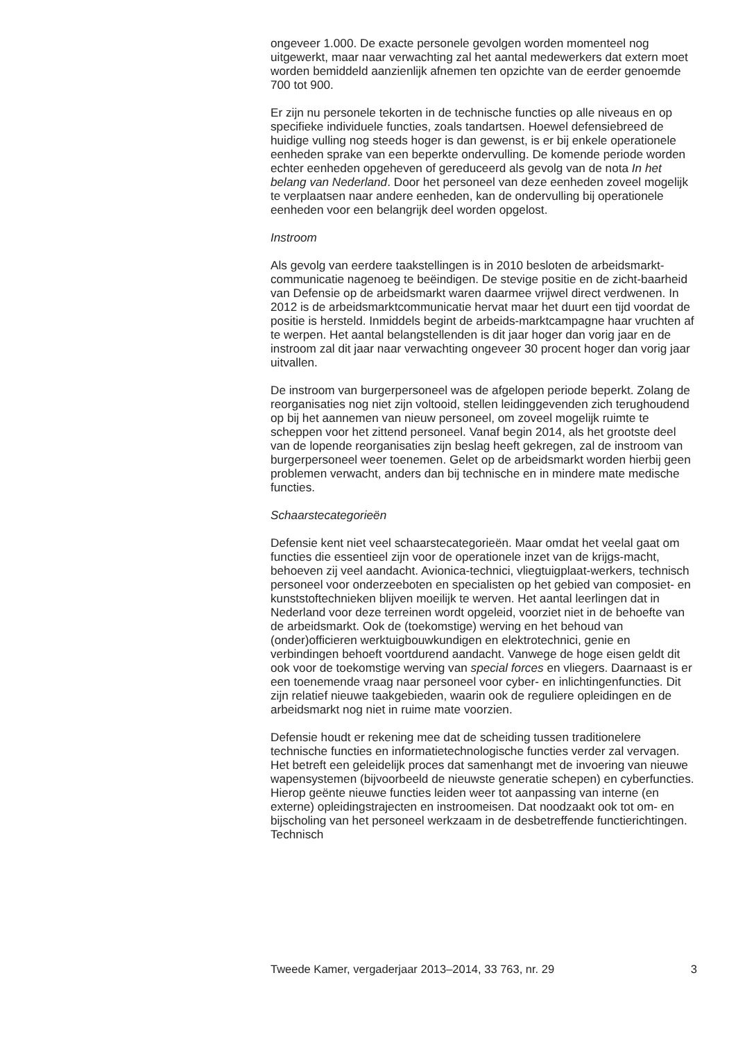ongeveer 1.000. De exacte personele gevolgen worden momenteel nog uitgewerkt, maar naar verwachting zal het aantal medewerkers dat extern moet worden bemiddeld aanzienlijk afnemen ten opzichte van de eerder genoemde 700 tot 900.
Er zijn nu personele tekorten in de technische functies op alle niveaus en op specifieke individuele functies, zoals tandartsen. Hoewel defensiebreed de huidige vulling nog steeds hoger is dan gewenst, is er bij enkele operationele eenheden sprake van een beperkte ondervulling. De komende periode worden echter eenheden opgeheven of gereduceerd als gevolg van de nota In het belang van Nederland. Door het personeel van deze eenheden zoveel mogelijk te verplaatsen naar andere eenheden, kan de ondervulling bij operationele eenheden voor een belangrijk deel worden opgelost.
Instroom
Als gevolg van eerdere taakstellingen is in 2010 besloten de arbeidsmarkt-communicatie nagenoeg te beëindigen. De stevige positie en de zicht-baarheid van Defensie op de arbeidsmarkt waren daarmee vrijwel direct verdwenen. In 2012 is de arbeidsmarktcommunicatie hervat maar het duurt een tijd voordat de positie is hersteld. Inmiddels begint de arbeids-marktcampagne haar vruchten af te werpen. Het aantal belangstellenden is dit jaar hoger dan vorig jaar en de instroom zal dit jaar naar verwachting ongeveer 30 procent hoger dan vorig jaar uitvallen.
De instroom van burgerpersoneel was de afgelopen periode beperkt. Zolang de reorganisaties nog niet zijn voltooid, stellen leidinggevenden zich terughoudend op bij het aannemen van nieuw personeel, om zoveel mogelijk ruimte te scheppen voor het zittend personeel. Vanaf begin 2014, als het grootste deel van de lopende reorganisaties zijn beslag heeft gekregen, zal de instroom van burgerpersoneel weer toenemen. Gelet op de arbeidsmarkt worden hierbij geen problemen verwacht, anders dan bij technische en in mindere mate medische functies.
Schaarstecategorieën
Defensie kent niet veel schaarstecategorieën. Maar omdat het veelal gaat om functies die essentieel zijn voor de operationele inzet van de krijgs-macht, behoeven zij veel aandacht. Avionica-technici, vliegtuigplaat-werkers, technisch personeel voor onderzeeboten en specialisten op het gebied van composiet- en kunststoftechnieken blijven moeilijk te werven. Het aantal leerlingen dat in Nederland voor deze terreinen wordt opgeleid, voorziet niet in de behoefte van de arbeidsmarkt. Ook de (toekomstige) werving en het behoud van (onder)officieren werktuigbouwkundigen en elektrotechnici, genie en verbindingen behoeft voortdurend aandacht. Vanwege de hoge eisen geldt dit ook voor de toekomstige werving van special forces en vliegers. Daarnaast is er een toenemende vraag naar personeel voor cyber- en inlichtingenfuncties. Dit zijn relatief nieuwe taakgebieden, waarin ook de reguliere opleidingen en de arbeidsmarkt nog niet in ruime mate voorzien.
Defensie houdt er rekening mee dat de scheiding tussen traditionelere technische functies en informatietechnologische functies verder zal vervagen. Het betreft een geleidelijk proces dat samenhangt met de invoering van nieuwe wapensystemen (bijvoorbeeld de nieuwste generatie schepen) en cyberfuncties. Hierop geënte nieuwe functies leiden weer tot aanpassing van interne (en externe) opleidingstrajecten en instroomeisen. Dat noodzaakt ook tot om- en bijscholing van het personeel werkzaam in de desbetreffende functierichtingen. Technisch
Tweede Kamer, vergaderjaar 2013–2014, 33 763, nr. 29 3